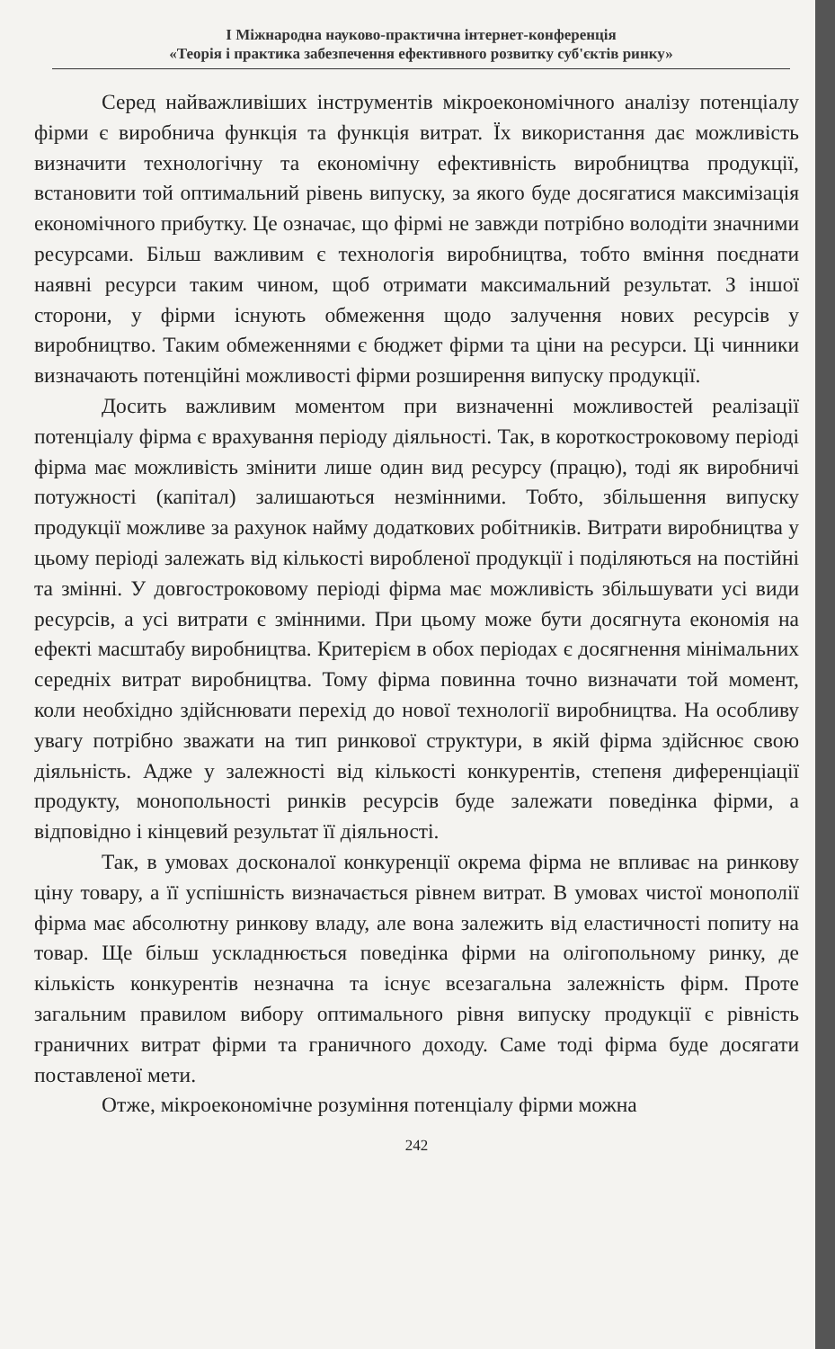І Міжнародна науково-практична інтернет-конференція
«Теорія і практика забезпечення ефективного розвитку суб'єктів ринку»
Серед найважливіших інструментів мікроекономічного аналізу потенціалу фірми є виробнича функція та функція витрат. Їх використання дає можливість визначити технологічну та економічну ефективність виробництва продукції, встановити той оптимальний рівень випуску, за якого буде досягатися максимізація економічного прибутку. Це означає, що фірмі не завжди потрібно володіти значними ресурсами. Більш важливим є технологія виробництва, тобто вміння поєднати наявні ресурси таким чином, щоб отримати максимальний результат. З іншої сторони, у фірми існують обмеження щодо залучення нових ресурсів у виробництво. Таким обмеженнями є бюджет фірми та ціни на ресурси. Ці чинники визначають потенційні можливості фірми розширення випуску продукції.
Досить важливим моментом при визначенні можливостей реалізації потенціалу фірма є врахування періоду діяльності. Так, в короткостроковому періоді фірма має можливість змінити лише один вид ресурсу (працю), тоді як виробничі потужності (капітал) залишаються незмінними. Тобто, збільшення випуску продукції можливе за рахунок найму додаткових робітників. Витрати виробництва у цьому періоді залежать від кількості виробленої продукції і поділяються на постійні та змінні. У довгостроковому періоді фірма має можливість збільшувати усі види ресурсів, а усі витрати є змінними. При цьому може бути досягнута економія на ефекті масштабу виробництва. Критерієм в обох періодах є досягнення мінімальних середніх витрат виробництва. Тому фірма повинна точно визначати той момент, коли необхідно здійснювати перехід до нової технології виробництва. На особливу увагу потрібно зважати на тип ринкової структури, в якій фірма здійснює свою діяльність. Адже у залежності від кількості конкурентів, степеня диференціації продукту, монопольності ринків ресурсів буде залежати поведінка фірми, а відповідно і кінцевий результат її діяльності.
Так, в умовах досконалої конкуренції окрема фірма не впливає на ринкову ціну товару, а її успішність визначається рівнем витрат. В умовах чистої монополії фірма має абсолютну ринкову владу, але вона залежить від еластичності попиту на товар. Ще більш ускладнюється поведінка фірми на олігопольному ринку, де кількість конкурентів незначна та існує всезагальна залежність фірм. Проте загальним правилом вибору оптимального рівня випуску продукції є рівність граничних витрат фірми та граничного доходу. Саме тоді фірма буде досягати поставленої мети.
Отже, мікроекономічне розуміння потенціалу фірми можна
242